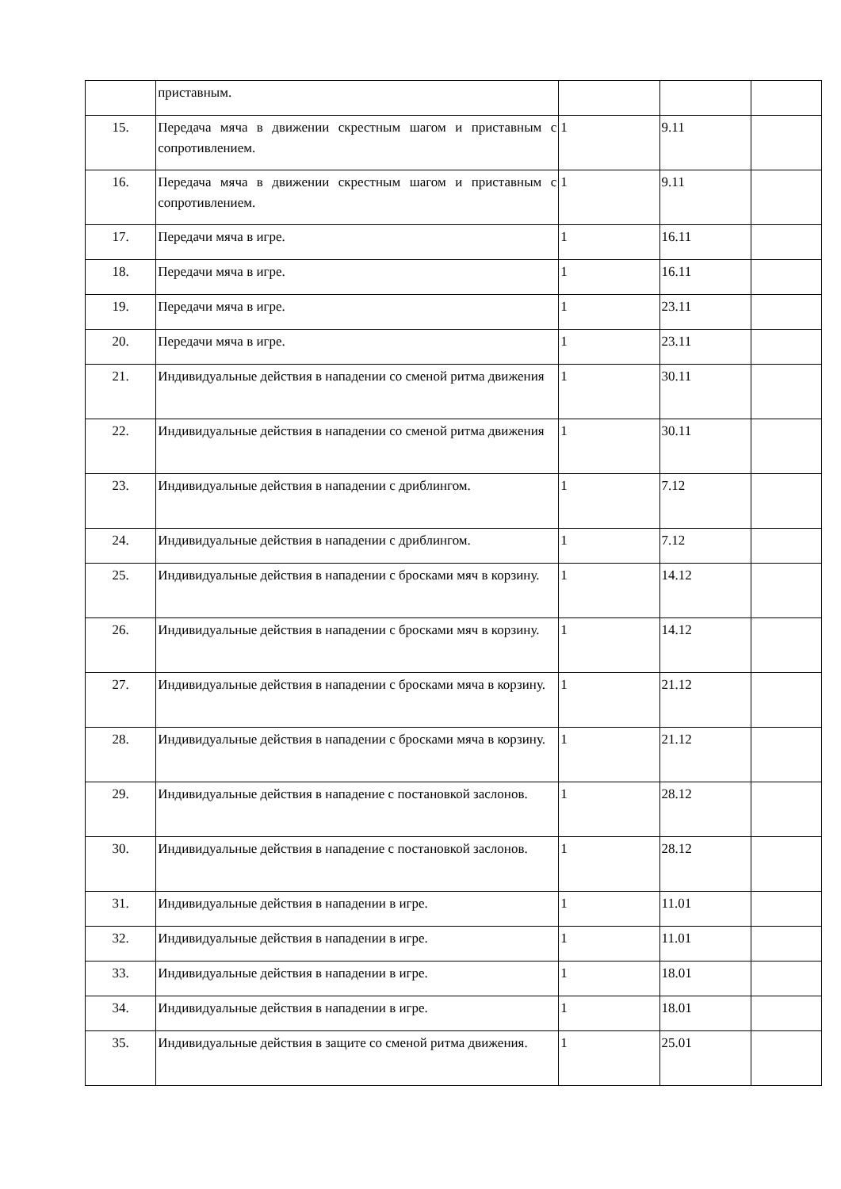| | приставным. | | | |
| 15. | Передача мяча в движении скрестным шагом и приставным с сопротивлением. | 1 | 9.11 | |
| 16. | Передача мяча в движении скрестным шагом и приставным с сопротивлением. | 1 | 9.11 | |
| 17. | Передачи мяча в игре. | 1 | 16.11 | |
| 18. | Передачи мяча в игре. | 1 | 16.11 | |
| 19. | Передачи мяча в игре. | 1 | 23.11 | |
| 20. | Передачи мяча в игре. | 1 | 23.11 | |
| 21. | Индивидуальные действия в нападении со сменой ритма движения | 1 | 30.11 | |
| 22. | Индивидуальные действия в нападении со сменой ритма движения | 1 | 30.11 | |
| 23. | Индивидуальные действия в нападении с дриблингом. | 1 | 7.12 | |
| 24. | Индивидуальные действия в нападении с дриблингом. | 1 | 7.12 | |
| 25. | Индивидуальные действия в нападении с бросками мяч в корзину. | 1 | 14.12 | |
| 26. | Индивидуальные действия в нападении с бросками мяч в корзину. | 1 | 14.12 | |
| 27. | Индивидуальные действия в нападении с бросками мяча в корзину. | 1 | 21.12 | |
| 28. | Индивидуальные действия в нападении с бросками мяча в корзину. | 1 | 21.12 | |
| 29. | Индивидуальные действия в нападение с постановкой заслонов. | 1 | 28.12 | |
| 30. | Индивидуальные действия в нападение с постановкой заслонов. | 1 | 28.12 | |
| 31. | Индивидуальные действия в нападении в игре. | 1 | 11.01 | |
| 32. | Индивидуальные действия в нападении в игре. | 1 | 11.01 | |
| 33. | Индивидуальные действия в нападении в игре. | 1 | 18.01 | |
| 34. | Индивидуальные действия в нападении в игре. | 1 | 18.01 | |
| 35. | Индивидуальные действия в защите со сменой ритма движения. | 1 | 25.01 | |